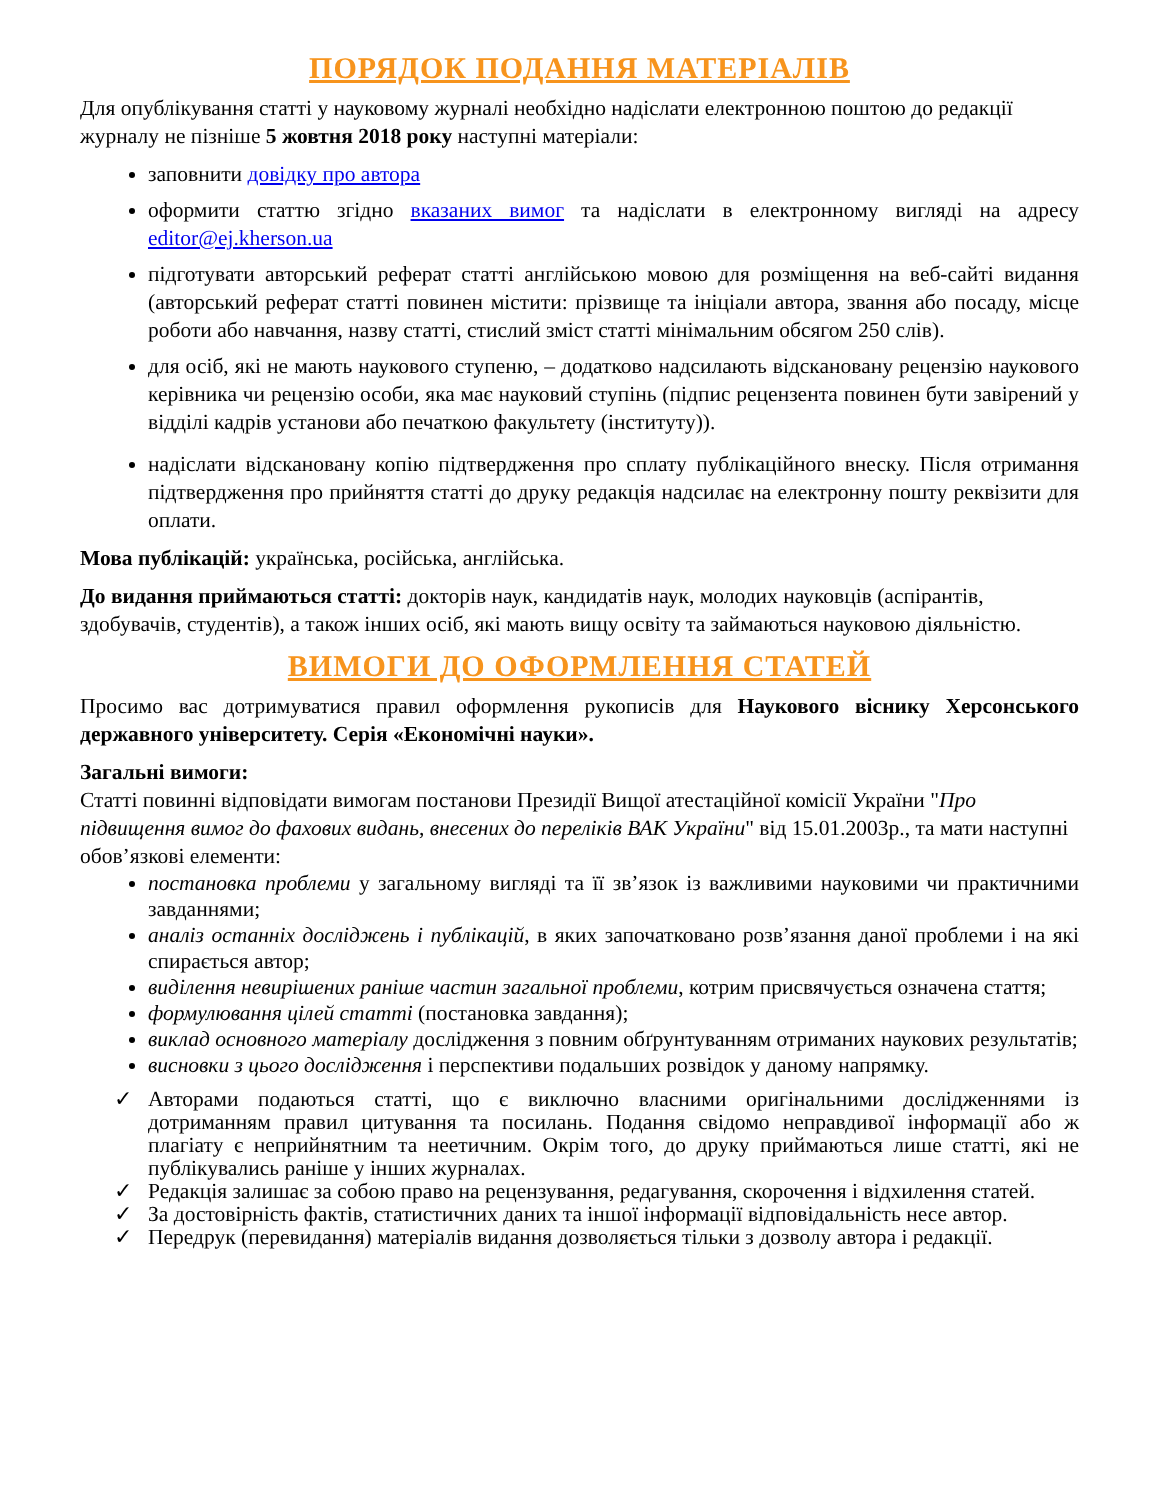ПОРЯДОК ПОДАННЯ МАТЕРІАЛІВ
Для опублікування статті у науковому журналі необхідно надіслати електронною поштою до редакції журналу не пізніше 5 жовтня 2018 року наступні матеріали:
заповнити довідку про автора
оформити статтю згідно вказаних вимог та надіслати в електронному вигляді на адресу editor@ej.kherson.ua
підготувати авторський реферат статті англійською мовою для розміщення на веб-сайті видання (авторський реферат статті повинен містити: прізвище та ініціали автора, звання або посаду, місце роботи або навчання, назву статті, стислий зміст статті мінімальним обсягом 250 слів).
для осіб, які не мають наукового ступеню, – додатково надсилають відскановану рецензію наукового керівника чи рецензію особи, яка має науковий ступінь (підпис рецензента повинен бути завірений у відділі кадрів установи або печаткою факультету (інституту)).
надіслати відскановану копію підтвердження про сплату публікаційного внеску. Після отримання підтвердження про прийняття статті до друку редакція надсилає на електронну пошту реквізити для оплати.
Мова публікацій: українська, російська, англійська.
До видання приймаються статті: докторів наук, кандидатів наук, молодих науковців (аспірантів, здобувачів, студентів), а також інших осіб, які мають вищу освіту та займаються науковою діяльністю.
ВИМОГИ ДО ОФОРМЛЕННЯ СТАТЕЙ
Просимо вас дотримуватися правил оформлення рукописів для Наукового віснику Херсонського державного університету. Серія «Економічні науки».
Загальні вимоги:
Статті повинні відповідати вимогам постанови Президії Вищої атестаційної комісії України "Про підвищення вимог до фахових видань, внесених до переліків ВАК України" від 15.01.2003р., та мати наступні обов’язкові елементи:
постановка проблеми у загальному вигляді та її зв’язок із важливими науковими чи практичними завданнями;
аналіз останніх досліджень і публікацій, в яких започатковано розв’язання даної проблеми і на які спирається автор;
виділення невирішених раніше частин загальної проблеми, котрим присвячується означена стаття;
формулювання цілей статті (постановка завдання);
виклад основного матеріалу дослідження з повним обґрунтуванням отриманих наукових результатів;
висновки з цього дослідження і перспективи подальших розвідок у даному напрямку.
✓ Авторами подаються статті, що є виключно власними оригінальними дослідженнями із дотриманням правил цитування та посилань. Подання свідомо неправдивої інформації або ж плагіату є неприйнятним та неетичним. Окрім того, до друку приймаються лише статті, які не публікувались раніше у інших журналах.
✓ Редакція залишає за собою право на рецензування, редагування, скорочення і відхилення статей.
✓ За достовірність фактів, статистичних даних та іншої інформації відповідальність несе автор.
✓ Передрук (перевидання) матеріалів видання дозволяється тільки з дозволу автора і редакції.